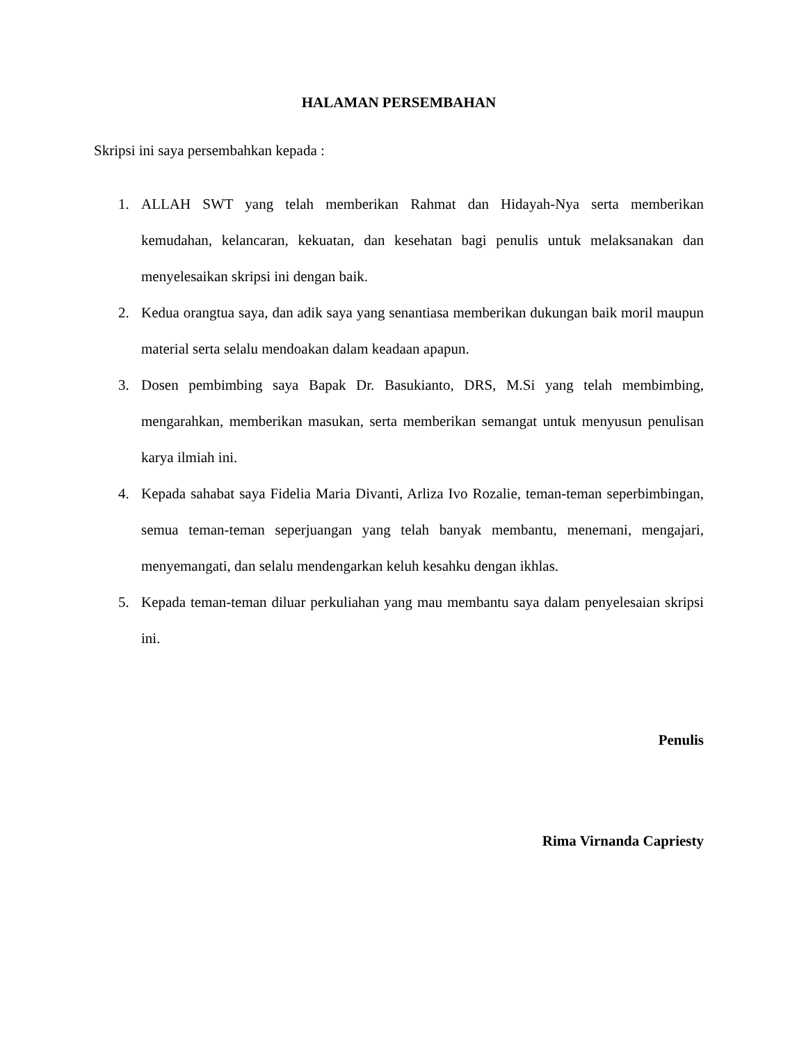HALAMAN PERSEMBAHAN
Skripsi ini saya persembahkan kepada :
1. ALLAH SWT yang telah memberikan Rahmat dan Hidayah-Nya serta memberikan kemudahan, kelancaran, kekuatan, dan kesehatan bagi penulis untuk melaksanakan dan menyelesaikan skripsi ini dengan baik.
2. Kedua orangtua saya, dan adik saya yang senantiasa memberikan dukungan baik moril maupun material serta selalu mendoakan dalam keadaan apapun.
3. Dosen pembimbing saya Bapak Dr. Basukianto, DRS, M.Si yang telah membimbing, mengarahkan, memberikan masukan, serta memberikan semangat untuk menyusun penulisan karya ilmiah ini.
4. Kepada sahabat saya Fidelia Maria Divanti, Arliza Ivo Rozalie, teman-teman seperbimbingan, semua teman-teman seperjuangan yang telah banyak membantu, menemani, mengajari, menyemangati, dan selalu mendengarkan keluh kesahku dengan ikhlas.
5. Kepada teman-teman diluar perkuliahan yang mau membantu saya dalam penyelesaian skripsi ini.
Penulis
Rima Virnanda Capriesty